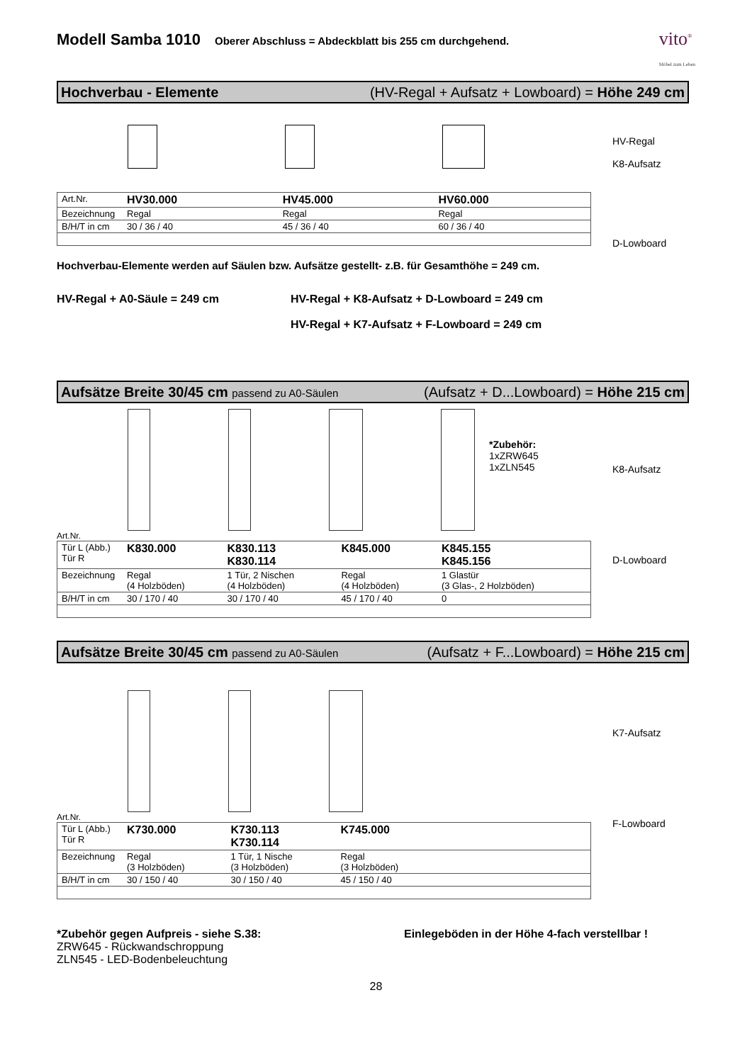Modell Samba 1010 Oberer Abschluss = Abdeckblatt bis 255 cm durchgehend. vito<sup>®</sup>
Möbel zum Leben
Hochverbau - Elemente (HV-Regal + Aufsatz + Lowboard) = Höhe 249 cm
| Art.Nr. | HV30.000 | HV45.000 | HV60.000 |
| Bezeichnung | Regal | Regal | Regal |
| B/H/T in cm | 30 / 36 / 40 | 45 / 36 / 40 | 60 / 36 / 40 |
HV-Regal
K8-Aufsatz
D-Lowboard
Hochverbau-Elemente werden auf Säulen bzw. Aufsätze gestellt- z.B. für Gesamthöhe = 249 cm.
HV-Regal + A0-Säule = 249 cm HV-Regal + K8-Aufsatz + D-Lowboard = 249 cm
HV-Regal + K7-Aufsatz + F-Lowboard = 249 cm
Aufsätze Breite 30/45 cm passend zu A0-Säulen (Aufsatz + D...Lowboard) = Höhe 215 cm
*Zubehör:
1xZRW645
1xZLN545
Art.Nr.
| Tür L (Abb.) Tür R | K830.000 | K830.113 K830.114 | K845.000 | K845.155 K845.156 |
| Bezeichnung | Regal (4 Holzböden) | 1 Tür, 2 Nischen (4 Holzböden) | Regal (4 Holzböden) | 1 Glastür (3 Glas-, 2 Holzböden) |
| B/H/T in cm | 30 / 170 / 40 | 30 / 170 / 40 | 45 / 170 / 40 | 0 |
K8-Aufsatz
D-Lowboard
Aufsätze Breite 30/45 cm passend zu A0-Säulen (Aufsatz + F...Lowboard) = Höhe 215 cm
Art.Nr.
| Tür L (Abb.) Tür R | K730.000 | K730.113 K730.114 | K745.000 | |
| Bezeichnung | Regal (3 Holzböden) | 1 Tür, 1 Nische (3 Holzböden) | Regal (3 Holzböden) | |
| B/H/T in cm | 30 / 150 / 40 | 30 / 150 / 40 | 45 / 150 / 40 | |
K7-Aufsatz
F-Lowboard
*Zubehör gegen Aufpreis - siehe S.38:
ZRW645 - Rückwandschroppung
ZLN545 - LED-Bodenbeleuchtung
Einlegeböden in der Höhe 4-fach verstellbar !
28